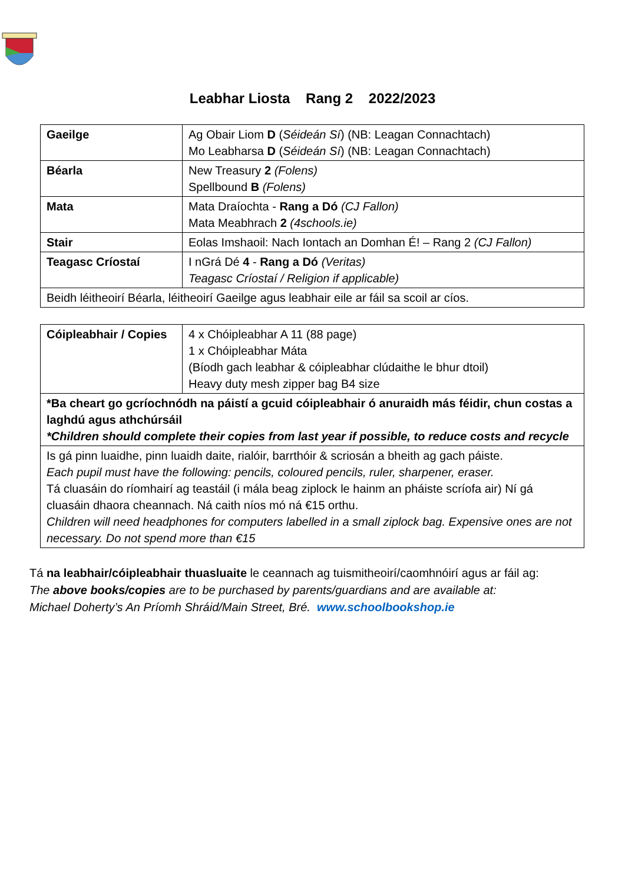Leabhar Liosta Rang 2 2022/2023
| Gaeilge | Ag Obair Liom D ( Séideán Sí ) (NB: Leagan Connachtach) Mo Leabharsa D ( Séideán Sí ) (NB: Leagan Connachtach) |
| Béarla | New Treasury 2 (Folens) Spellbound B (Folens) |
| Mata | Mata Draíochta - Rang a Dó (CJ Fallon) Mata Meabhrach 2 (4schools.ie) |
| Stair | Eolas Imshaoil: Nach Iontach an Domhan É! – Rang 2 (CJ Fallon) |
| Teagasc Críostaí | I nGrá Dé 4 - Rang a Dó (Veritas) Teagasc Críostaí / Religion if applicable) |
| Beidh léitheoirí Béarla, léitheoirí Gaeilge agus leabhair eile ar fáil sa scoil ar cíos. | |
| Cóipleabhair / Copies | 4 x Chóipleabhar A 11 (88 page) 1 x Chóipleabhar Máta (Bíodh gach leabhar & cóipleabhar clúdaithe le bhur dtoil) Heavy duty mesh zipper bag B4 size |
| *Ba cheart go gcríochnódh na páistí a gcuid cóipleabhair ó anuraidh más féidir, chun costas a laghdú agus athchúrsáil *Children should complete their copies from last year if possible, to reduce costs and recycle | |
| Is gá pinn luaidhe, pinn luaidh daite, rialóir, barrthóir & scriosán a bheith ag gach páiste. Each pupil must have the following: pencils, coloured pencils, ruler, sharpener, eraser. Tá cluasáin do ríomhairí ag teastáil (i mála beag ziplock le hainm an pháiste scríofa air) Ní gá cluasáin dhaora cheannach. Ná caith níos mó ná €15 orthu. Children will need headphones for computers labelled in a small ziplock bag. Expensive ones are not necessary. Do not spend more than €15 | |
Tá na leabhair/cóipleabhair thuasluaite le ceannach ag tuismitheoirí/caomhnóirí agus ar fáil ag:
The above books/copies are to be purchased by parents/guardians and are available at:
Michael Doherty’s An Príomh Shráid/Main Street, Bré. www.schoolbookshop.ie